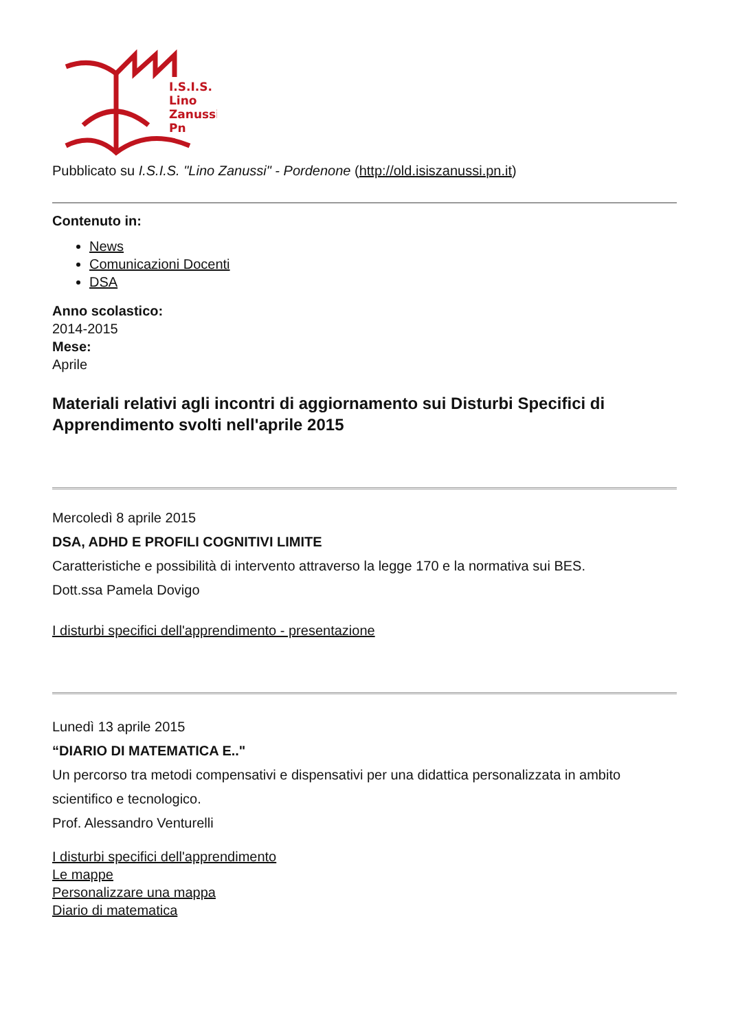I.S.I.S.
Lino
Zanussi
Pn
Pubblicato su I.S.I.S. "Lino Zanussi" - Pordenone (http://old.isiszanussi.pn.it)
Contenuto in:
News
Comunicazioni Docenti
DSA
Anno scolastico:
2014-2015
Mese:
Aprile
Materiali relativi agli incontri di aggiornamento sui Disturbi Specifici di Apprendimento svolti nell'aprile 2015
Mercoledì 8 aprile 2015
DSA, ADHD E PROFILI COGNITIVI LIMITE
Caratteristiche e possibilità di intervento attraverso la legge 170 e la normativa sui BES.
Dott.ssa Pamela Dovigo
I disturbi specifici dell'apprendimento - presentazione
Lunedì 13 aprile 2015
“DIARIO DI MATEMATICA E.."
Un percorso tra metodi compensativi e dispensativi per una didattica personalizzata in ambito scientifico e tecnologico.
Prof. Alessandro Venturelli
I disturbi specifici dell'apprendimento
Le mappe
Personalizzare una mappa
Diario di matematica